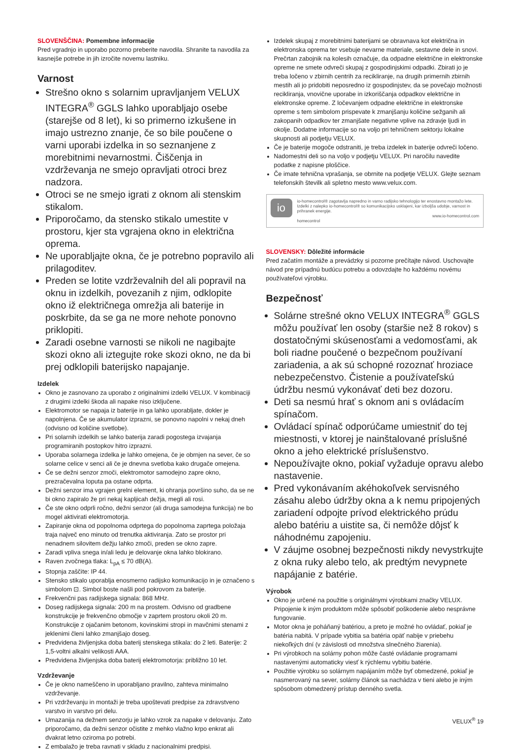SLOVENŠČINA: Pomembne informacije
Pred vgradnjo in uporabo pozorno preberite navodila. Shranite ta navodila za kasnejše potrebe in jih izročite novemu lastniku.
Varnost
Strešno okno s solarnim upravljanjem VELUX INTEGRA<sup>®</sup> GGLS lahko uporabljajo osebe (starejše od 8 let), ki so primerno izkušene in imajo ustrezno znanje, če so bile poučene o varni uporabi izdelka in so seznanjene z morebitnimi nevarnostmi. Čiščenja in vzdrževanja ne smejo opravljati otroci brez nadzora.
Otroci se ne smejo igrati z oknom ali stenskim stikalom.
Priporočamo, da stensko stikalo umestite v prostoru, kjer sta vgrajena okno in električna oprema.
Ne uporabljajte okna, če je potrebno popravilo ali prilagoditev.
Preden se lotite vzdrževalnih del ali popravil na oknu in izdelkih, povezanih z njim, odklopite okno iž električnega omrežja ali baterije in poskrbite, da se ga ne more nehote ponovno priklopiti.
Zaradi osebne varnosti se nikoli ne nagibajte skozi okno ali iztegujte roke skozi okno, ne da bi prej odklopili baterijsko napajanje.
Izdelek
Okno je zasnovano za uporabo z originalnimi izdelki VELUX. V kombinaciji z drugimi izdelki škoda ali napake niso izključene.
Elektromotor se napaja iz baterije in ga lahko uporabljate, dokler je napolnjena. Če se akumulator izprazni, se ponovno napolni v nekaj dneh (odvisno od količine svetlobe).
Pri solarnih izdelkih se lahko baterija zaradi pogostega izvajanja programiranih postopkov hitro izprazni.
Uporaba solarnega izdelka je lahko omejena, če je obrnjen na sever, če so solarne celice v senci ali če je dnevna svetloba kako drugače omejena.
Če se dežni senzor zmoči, elektromotor samodejno zapre okno, prezračevalna loputa pa ostane odprta.
Dežni senzor ima vgrajen grelni element, ki ohranja površino suho, da se ne bi okno zapiralo že pri nekaj kapljicah dežja, megli ali rosi.
Če ste okno odprli ročno, dežni senzor (ali druga samodejna funkcija) ne bo mogel aktivirati elektromotorja.
Zapiranje okna od popolnoma odprtega do popolnoma zaprtega položaja traja največ eno minuto od trenutka aktiviranja. Zato se prostor pri nenadnem silovitem dežju lahko zmoči, preden se okno zapre.
Zaradi vpliva snega in/ali ledu je delovanje okna lahko blokirano.
Raven zvočnega tlaka: L<sub>pA</sub> ≤ 70 dB(A).
Stopnja zaščite: IP 44.
Stensko stikalo uporablja enosmerno radijsko komunikacijo in je označeno s simbolom ⊡. Simbol boste našli pod pokrovom za baterije.
Frekvenčni pas radijskega signala: 868 MHz.
Doseg radijskega signala: 200 m na prostem. Odvisno od gradbene konstrukcije je frekvenčno območje v zaprtem prostoru okoli 20 m. Konstrukcije z ojačanim betonom, kovinskimi stropi in mavčnimi stenami z jeklenimi členi lahko zmanjšajo doseg.
Predvidena življenjska doba baterij stenskega stikala: do 2 leti. Baterije: 2 1,5-voltni alkalni velikosti AAA.
Predvidena življenjska doba baterij elektromotorja: približno 10 let.
Vzdrževanje
Če je okno nameščeno in uporabljano pravilno, zahteva minimalno vzdrževanje.
Pri vzdrževanju in montaži je treba upoštevati predpise za zdravstveno varstvo in varstvo pri delu.
Umazanija na dežnem senzorju je lahko vzrok za napake v delovanju. Zato priporočamo, da dežni senzor očistite z mehko vlažno krpo enkrat ali dvakrat letno oziroma po potrebi.
Z embalažo je treba ravnati v skladu z nacionalnimi predpisi.
Izdelek skupaj z morebitnimi baterijami se obravnava kot električna in elektronska oprema ter vsebuje nevarne materiale, sestavne dele in snovi. Prečrtan zabojnik na kolesih označuje, da odpadne električne in elektronske opreme ne smete odvreči skupaj z gospodinjskimi odpadki. Zbirati jo je treba ločeno v zbirnih centrih za recikliranje, na drugih primernih zbirnih mestih ali jo pridobiti neposredno iz gospodinjstev, da se povečajo možnosti recikliranja, vnovične uporabe in izkoriščanja odpadkov električne in elektronske opreme. Z ločevanjem odpadne električne in elektronske opreme s tem simbolom prispevate k zmanjšanju količine sežganih ali zakopanih odpadkov ter zmanjšate negativne vplive na zdravje ljudi in okolje. Dodatne informacije so na voljo pri tehničnem sektorju lokalne skupnosti ali podjetju VELUX.
Če je baterije mogoče odstraniti, je treba izdelek in baterije odvreči ločeno.
Nadomestni deli so na voljo v podjetju VELUX. Pri naročilu navedite podatke z napisne ploščice.
Če imate tehnična vprašanja, se obrnite na podjetje VELUX. Glejte seznam telefonskih številk ali spletno mesto www.velux.com.
io
io-homecontrol® zagotavlja napredno in varno radijsko tehnologijo ter enostavno montažo lete. Izdelki z nalepko io-homecontrol® so komunikacijsko usklajeni, kar izboljša udobje, varnost in prihranek energije.
www.io-homecontrol.com
homecontrol
SLOVENSKY: Dôležité informácie
Pred začatím montáže a prevádzky si pozorne prečítajte návod. Uschovajte návod pre prípadnú budúcu potrebu a odovzdajte ho každému novému používateľovi výrobku.
Bezpečnosť
Solárne strešné okno VELUX INTEGRA<sup>®</sup> GGLS môžu používať len osoby (staršie než 8 rokov) s dostatočnými skúsenosťami a vedomosťami, ak boli riadne poučené o bezpečnom používaní zariadenia, a ak sú schopné rozoznať hroziace nebezpečenstvo. Čistenie a používateľskú údržbu nesmú vykonávať deti bez dozoru.
Deti sa nesmú hrať s oknom ani s ovládacím spínačom.
Ovládací spínač odporúčame umiestniť do tej miestnosti, v ktorej je nainštalované príslušné okno a jeho elektrické príslušenstvo.
Nepoužívajte okno, pokiaľ vyžaduje opravu alebo nastavenie.
Pred vykonávaním akéhokoľvek servisného zásahu alebo údržby okna a k nemu pripojených zariadení odpojte prívod elektrického prúdu alebo batériu a uistite sa, či nemôže dôjsť k náhodnému zapojeniu.
V záujme osobnej bezpečnosti nikdy nevystrkujte z okna ruky alebo telo, ak predtým nevypnete napájanie z batérie.
Výrobok
Okno je určené na použitie s originálnymi výrobkami značky VELUX. Pripojenie k iným produktom môže spôsobiť poškodenie alebo nesprávne fungovanie.
Motor okna je poháňaný batériou, a preto je možné ho ovládať, pokiaľ je batéria nabitá. V prípade vybitia sa batéria opäť nabije v priebehu niekoľkých dní (v závislosti od množstva slnečného žiarenia).
Pri výrobkoch na solárny pohon môže časté ovládanie programami nastavenými automaticky viesť k rýchlemu vybitiu batérie.
Použitie výrobku so solárnym napájaním môže byť obmedzené, pokiaľ je nasmerovaný na sever, solárny článok sa nachádza v tieni alebo je iným spôsobom obmedzený prístup denného svetla.
VELUX<sup>®</sup> 19